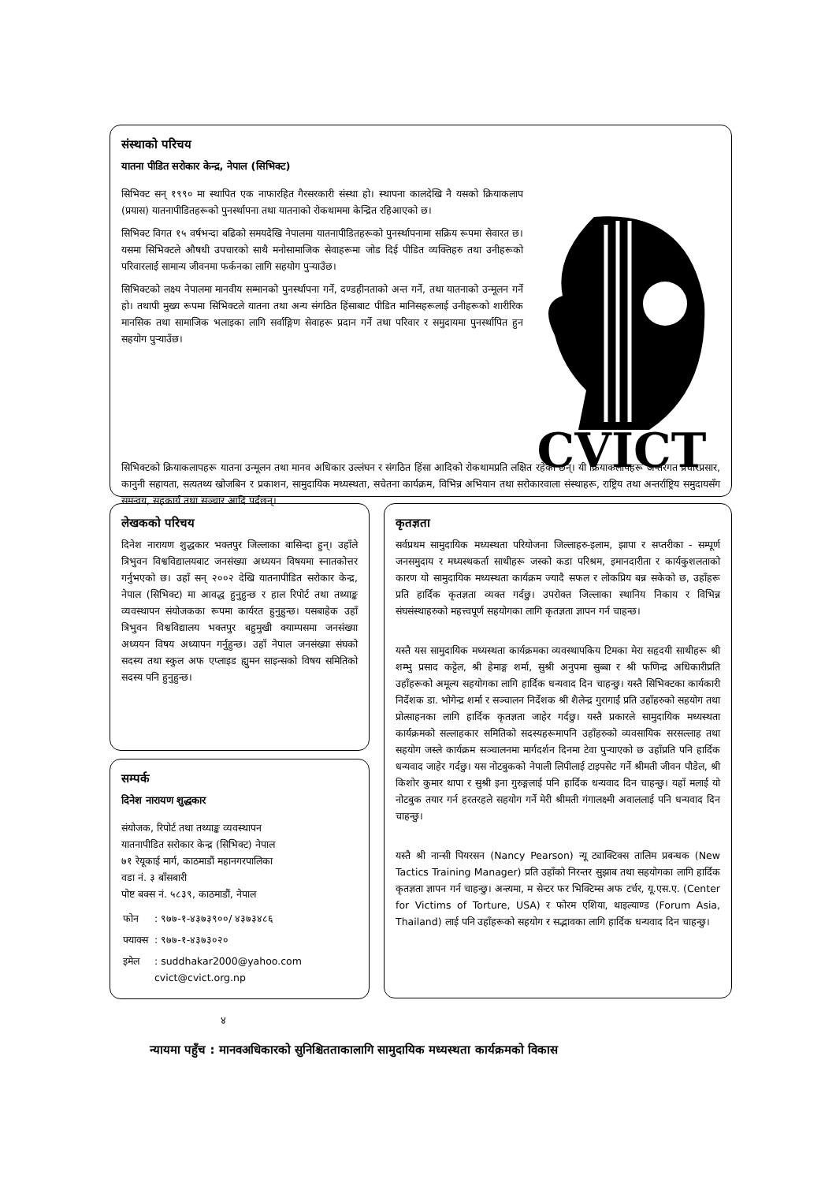संस्थाको परिचय
यातना पीडित सरोकार केन्द्र, नेपाल (सिभिक्ट)
सिभिक्ट सन् १९९० मा स्थापित एक नाफारहित गैरसरकारी संस्था हो। स्थापना कालदेखि नै यसको क्रियाकलाप (प्रयास) यातनापीडितहरूको पुनर्स्थापना तथा यातनाको रोकथाममा केन्द्रित रहिआएको छ।
सिभिक्ट विगत १५ वर्षभन्दा बढिको समयदेखि नेपालमा यातनापीडितहरूको पुनर्स्थापनामा सक्रिय रूपमा सेवारत छ। यसमा सिभिक्टले औषधी उपचारको साथै मनोसामाजिक सेवाहरूमा जोड दिई पीडित व्यक्तिहरु तथा उनीहरूको परिवारलाई सामान्य जीवनमा फर्कनका लागि सहयोग पुऱ्याउँछ।
सिभिक्टको लक्ष्य नेपालमा मानवीय सम्मानको पुनर्स्थापना गर्ने, दण्डहीनताको अन्त गर्ने, तथा यातनाको उन्मूलन गर्ने हो। तथापी मुख्य रूपमा सिभिक्टले यातना तथा अन्य संगठित हिंसाबाट पीडित मानिसहरूलाई उनीहरूको शारीरिक मानसिक तथा सामाजिक भलाइका लागि सर्वाङ्गिण सेवाहरू प्रदान गर्ने तथा परिवार र समुदायमा पुनर्स्थापित हुन सहयोग पुऱ्याउँछ।
CVICT
सिभिक्टको क्रियाकलापहरू यातना उन्मूलन तथा मानव अधिकार उल्लंघन र संगठित हिंसा आदिको रोकथामप्रति लक्षित रहेका छन्। यी क्रियाकलापहरू अन्तरगत प्रचारप्रसार, कानुनी सहायता, सत्यतथ्य खोजबिन र प्रकाशन, सामुदायिक मध्यस्थता, सचेतना कार्यक्रम, विभिन्न अभियान तथा सरोकारवाला संस्थाहरू, राष्ट्रिय तथा अन्तर्राष्ट्रिय समुदायसँग समन्वय, सहकार्य तथा सञ्चार आदि पर्दछन्।
लेखकको परिचय
दिनेश नारायण शुद्धकार भक्तपुर जिल्लाका बासिन्दा हुन्। उहाँले त्रिभुवन विश्वविद्यालयबाट जनसंख्या अध्ययन विषयमा स्नातकोत्तर गर्नुभएको छ। उहाँ सन् २००२ देखि यातनापीडित सरोकार केन्द्र, नेपाल (सिभिक्ट) मा आवद्ध हुनुहुन्छ र हाल रिपोर्ट तथा तथ्याङ्क व्यवस्थापन संयोजकका रूपमा कार्यरत हुनुहुन्छ। यसबाहेक उहाँ त्रिभुवन विश्वविद्यालय भक्तपुर बहुमुखी क्याम्पसमा जनसंख्या अध्ययन विषय अध्यापन गर्नुहुन्छ। उहाँ नेपाल जनसंख्या संघको सदस्य तथा स्कुल अफ एप्लाइड ह्युमन साइन्सको विषय समितिको सदस्य पनि हुनुहुन्छ।
सम्पर्क
दिनेश नारायण शुद्धकार
संयोजक, रिपोर्ट तथा तथ्याङ्क व्यवस्थापन
यातनापीडित सरोकार केन्द्र (सिभिक्ट) नेपाल
७१ रेयूकाई मार्ग, काठमाडौं महानगरपालिका
वडा नं. ३ बाँसबारी
पोष्ट बक्स नं. ५८३९, काठमाडौं, नेपाल
| फोन | : ९७७-१-४३७३९००/ ४३७३४८६ |
| फ्याक्स | : ९७७-१-४३७३०२० |
| इमेल | : suddhakar2000@yahoo.com cvict@cvict.org.np |
कृतज्ञता
सर्वप्रथम सामुदायिक मध्यस्थता परियोजना जिल्लाहरु-इलाम, झापा र सप्तरीका - सम्पूर्ण जनसमुदाय र मध्यस्थकर्ता साथीहरू जस्को कडा परिश्रम, इमानदारीता र कार्यकुशलताको कारण यो सामुदायिक मध्यस्थता कार्यक्रम ज्यादै सफल र लोकप्रिय बन्न सकेको छ, उहाँहरू प्रति हार्दिक कृतज्ञता व्यक्त गर्दछु। उपरोक्त जिल्लाका स्थानिय निकाय र विभिन्न संघसंस्थाहरुको महत्त्वपूर्ण सहयोगका लागि कृतज्ञता ज्ञापन गर्न चाहन्छ।
यस्तै यस सामुदायिक मध्यस्थता कार्यक्रमका व्यवस्थापकिय टिमका मेरा सहृदयी साथीहरू श्री शम्भु प्रसाद कट्टेल, श्री हेमाङ्ग शर्मा, सुश्री अनुपमा सुब्बा र श्री फणिन्द्र अधिकारीप्रति उहाँहरूको अमूल्य सहयोगका लागि हार्दिक धन्यवाद दिन चाहन्छु। यस्तै सिभिक्टका कार्यकारी निर्देशक डा. भोगेन्द्र शर्मा र सञ्चालन निर्देशक श्री शैलेन्द्र गुरागाईं प्रति उहाँहरुको सहयोग तथा प्रोत्साहनका लागि हार्दिक कृतज्ञता जाहेर गर्दछु। यस्तै प्रकारले सामुदायिक मध्यस्थता कार्यक्रमको सल्लाहकार समितिको सदस्यहरूमापनि उहाँहरुको व्यवसायिक सरसल्लाह तथा सहयोग जस्ले कार्यक्रम सञ्चालनमा मार्गदर्शन दिनमा टेवा पुऱ्याएको छ उहाँप्रति पनि हार्दिक धन्यवाद जाहेर गर्दछु। यस नोटबुकको नेपाली लिपीलाई टाइपसेट गर्ने श्रीमती जीवन पौडेल, श्री किशोर कुमार थापा र सुश्री इना गुरुङ्गलाई पनि हार्दिक धन्यवाद दिन चाहन्छु। यहाँ मलाई यो नोटबुक तयार गर्न हरतरहले सहयोग गर्ने मेरी श्रीमती गंगालक्ष्मी अवाललाई पनि धन्यवाद दिन चाहन्छु।
यस्तै श्री नान्सी पियरसन (Nancy Pearson) न्यू ट्याक्टिक्स तालिम प्रबन्धक (New Tactics Training Manager) प्रति उहाँको निरन्तर सुझाब तथा सहयोगका लागि हार्दिक कृतज्ञता ज्ञापन गर्न चाहन्छु। अन्त्यमा, म सेन्टर फर भिक्टिम्स अफ टर्चर, यू.एस.ए. (Center for Victims of Torture, USA) र फोरम एशिया, थाइल्याण्ड (Forum Asia, Thailand) लाई पनि उहाँहरूको सहयोग र सद्भावका लागि हार्दिक धन्यवाद दिन चाहन्छु।
४
न्यायमा पहुँच : मानवअधिकारको सुनिश्चितताकालागि सामुदायिक मध्यस्थता कार्यक्रमको विकास